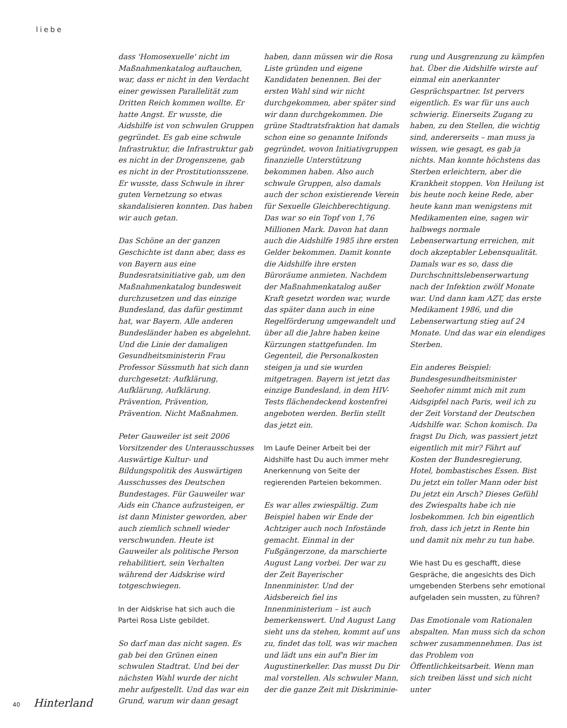liebe
dass 'Homosexuelle' nicht im Maßnahmenkatalog auftauchen, war, dass er nicht in den Verdacht einer gewissen Parallelität zum Dritten Reich kommen wollte. Er hatte Angst. Er wusste, die Aidshilfe ist von schwulen Gruppen gegründet. Es gab eine schwule Infrastruktur, die Infrastruktur gab es nicht in der Drogenszene, gab es nicht in der Prostitutionsszene. Er wusste, dass Schwule in ihrer guten Vernetzung so etwas skandalisieren konnten. Das haben wir auch getan.
Das Schöne an der ganzen Geschichte ist dann aber, dass es von Bayern aus eine Bundesratsinitiative gab, um den Maßnahmenkatalog bundesweit durchzusetzen und das einzige Bundesland, das dafür gestimmt hat, war Bayern. Alle anderen Bundesländer haben es abgelehnt. Und die Linie der damaligen Gesundheitsministerin Frau Professor Süssmuth hat sich dann durchgesetzt: Aufklärung, Aufklärung, Aufklärung. Prävention, Prävention, Prävention. Nicht Maßnahmen.
Peter Gauweiler ist seit 2006 Vorsitzender des Unterausschusses Auswärtige Kultur- und Bildungspolitik des Auswärtigen Ausschusses des Deutschen Bundestages. Für Gauweiler war Aids ein Chance aufzusteigen, er ist dann Minister geworden, aber auch ziemlich schnell wieder verschwunden. Heute ist Gauweiler als politische Person rehabilitiert, sein Verhalten während der Aidskrise wird totgeschwiegen.
In der Aidskrise hat sich auch die Partei Rosa Liste gebildet.
So darf man das nicht sagen. Es gab bei den Grünen einen schwulen Stadtrat. Und bei der nächsten Wahl wurde der nicht mehr aufgestellt. Und das war ein Grund, warum wir dann gesagt
haben, dann müssen wir die Rosa Liste gründen und eigene Kandidaten benennen. Bei der ersten Wahl sind wir nicht durchgekommen, aber später sind wir dann durchgekommen. Die grüne Stadtratsfraktion hat damals schon eine so genannte Inifonds gegründet, wovon Initiativgruppen finanzielle Unterstützung bekommen haben. Also auch schwule Gruppen, also damals auch der schon existierende Verein für Sexuelle Gleichberechtigung. Das war so ein Topf von 1,76 Millionen Mark. Davon hat dann auch die Aidshilfe 1985 ihre ersten Gelder bekommen. Damit konnte die Aidshilfe ihre ersten Büroräume anmieten. Nachdem der Maßnahmenkatalog außer Kraft gesetzt worden war, wurde das später dann auch in eine Regelförderung umgewandelt und über all die Jahre haben keine Kürzungen stattgefunden. Im Gegenteil, die Personalkosten steigen ja und sie wurden mitgetragen. Bayern ist jetzt das einzige Bundesland, in dem HIV-Tests flächendeckend kostenfrei angeboten werden. Berlin stellt das jetzt ein.
Im Laufe Deiner Arbeit bei der Aidshilfe hast Du auch immer mehr Anerkennung von Seite der regierenden Parteien bekommen.
Es war alles zwiespältig. Zum Beispiel haben wir Ende der Achtziger auch noch Infostände gemacht. Einmal in der Fußgängerzone, da marschierte August Lang vorbei. Der war zu der Zeit Bayerischer Innenminister. Und der Aidsbereich fiel ins Innenministerium – ist auch bemerkenswert. Und August Lang sieht uns da stehen, kommt auf uns zu, findet das toll, was wir machen und lädt uns ein auf'n Bier im Augustinerkeller. Das musst Du Dir mal vorstellen. Als schwuler Mann, der die ganze Zeit mit Diskriminie-
rung und Ausgrenzung zu kämpfen hat. Über die Aidshilfe wirste auf einmal ein anerkannter Gesprächspartner. Ist pervers eigentlich. Es war für uns auch schwierig. Einerseits Zugang zu haben, zu den Stellen, die wichtig sind, andererseits – man muss ja wissen, wie gesagt, es gab ja nichts. Man konnte höchstens das Sterben erleichtern, aber die Krankheit stoppen. Von Heilung ist bis heute noch keine Rede, aber heute kann man wenigstens mit Medikamenten eine, sagen wir halbwegs normale Lebenserwartung erreichen, mit doch akzeptabler Lebensqualität. Damals war es so, dass die Durchschnittslebenserwartung nach der Infektion zwölf Monate war. Und dann kam AZT, das erste Medikament 1986, und die Lebenserwartung stieg auf 24 Monate. Und das war ein elendiges Sterben.
Ein anderes Beispiel: Bundesgesundheitsminister Seehofer nimmt mich mit zum Aidsgipfel nach Paris, weil ich zu der Zeit Vorstand der Deutschen Aidshilfe war. Schon komisch. Da fragst Du Dich, was passiert jetzt eigentlich mit mir? Fährt auf Kosten der Bundesregierung, Hotel, bombastisches Essen. Bist Du jetzt ein toller Mann oder bist Du jetzt ein Arsch? Dieses Gefühl des Zwiespalts habe ich nie losbekommen. Ich bin eigentlich froh, dass ich jetzt in Rente bin und damit nix mehr zu tun habe.
Wie hast Du es geschafft, diese Gespräche, die angesichts des Dich umgebenden Sterbens sehr emotional aufgeladen sein mussten, zu führen?
Das Emotionale vom Rationalen abspalten. Man muss sich da schon schwer zusammennehmen. Das ist das Problem von Öffentlichkeitsarbeit. Wenn man sich treiben lässt und sich nicht unter
40 Hinterland